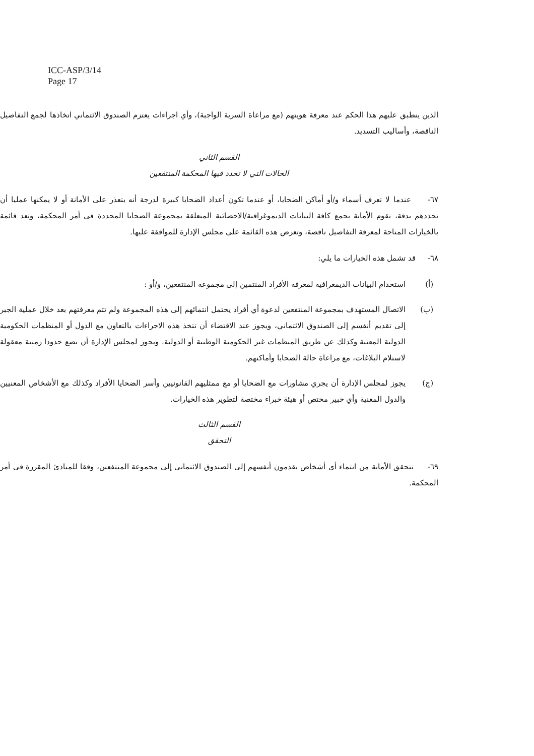ICC-ASP/3/14
Page 17
الذين ينطبق عليهم هذا الحكم عند معرفة هويتهم (مع مراعاة السرية الواجبة)، وأي اجراءات يعتزم الصندوق الائتماني اتخاذها لجمع التفاصيل الناقصة، وأساليب التسديد.
القسم الثاني
الحالات التي لا تحدد فيها المحكمة المنتفعين
٦٧- عندما لا تعرف أسماء و/أو أماكن الضحايا، أو عندما تكون أعداد الضحايا كبيرة لدرجة أنه يتعذر على الأمانة أو لا يمكنها عمليا أن تحددهم بدقة، تقوم الأمانة بجمع كافة البيانات الديموغرافية/الاحصائية المتعلقة بمجموعة الضحايا المحددة في أمر المحكمة، وتعد قائمة بالخيارات المتاحة لمعرفة التفاصيل ناقصة، وتعرض هذه القائمة على مجلس الإدارة للموافقة عليها.
٦٨- قد تشمل هذه الخيارات ما يلي:
(أ) استخدام البيانات الديمغرافية لمعرفة الأفراد المنتمين إلى مجموعة المنتفعين، و/أو :
(ب) الاتصال المستهدف بمجموعة المنتفعين لدعوة أي أفراد يحتمل انتمائهم إلى هذه المجموعة ولم تتم معرفتهم بعد خلال عملية الجبر إلى تقديم أنفسم إلى الصندوق الائتماني، ويجوز عند الاقتضاء أن تتخذ هذه الاجراءات بالتعاون مع الدول أو المنظمات الحكومية الدولية المعنية وكذلك عن طريق المنظمات غير الحكومية الوطنية أو الدولية. ويجوز لمجلس الإدارة أن يضع حدودا زمنية معقولة لاستلام البلاغات، مع مراعاة حالة الضحايا وأماكنهم.
(ج) يجوز لمجلس الإدارة أن يجري مشاورات مع الضحايا أو مع ممثليهم القانونيين وأسر الضحايا الأفراد وكذلك مع الأشخاص المعنيين والدول المعنية وأي خبير مختص أو هيئة خبراء مختصة لتطوير هذه الخيارات.
القسم الثالث
التحقق
٦٩- تتحقق الأمانة من انتماء أي أشخاص يقدمون أنفسهم إلى الصندوق الائتماني إلى مجموعة المنتفعين، وفقا للمبادئ المقررة في أمر المحكمة.